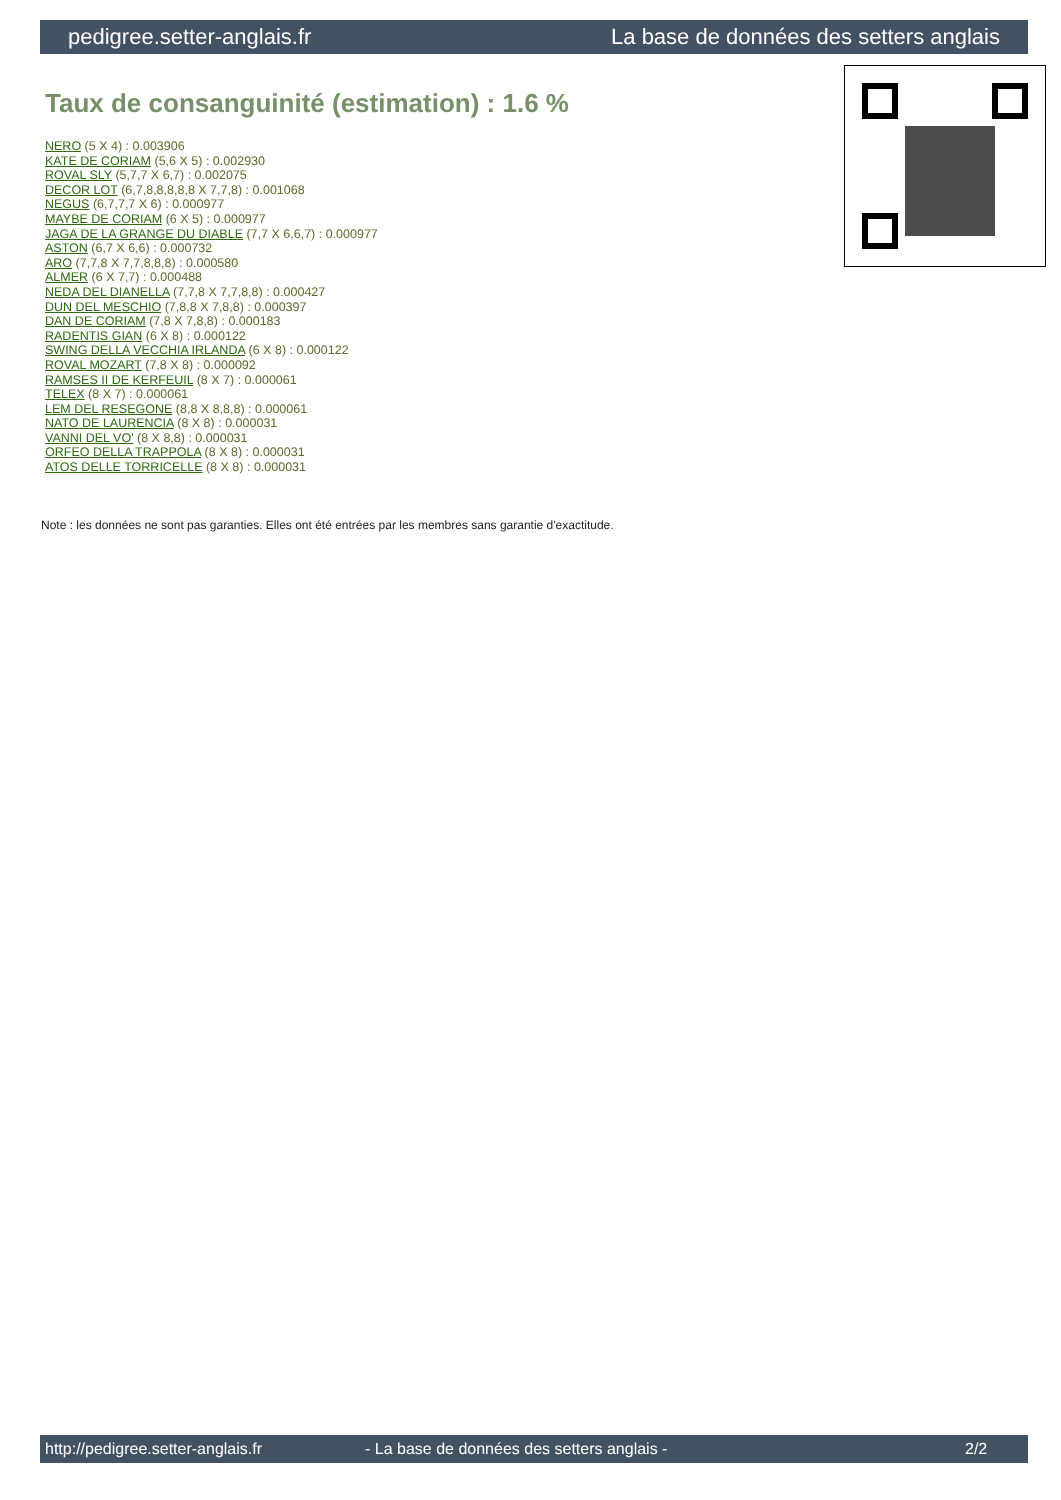pedigree.setter-anglais.fr La base de données des setters anglais
Taux de consanguinité (estimation) : 1.6 %
NERO (5 X 4) : 0.003906
KATE DE CORIAM (5,6 X 5) : 0.002930
ROVAL SLY (5,7,7 X 6,7) : 0.002075
DECOR LOT (6,7,8,8,8,8,8 X 7,7,8) : 0.001068
NEGUS (6,7,7,7 X 6) : 0.000977
MAYBE DE CORIAM (6 X 5) : 0.000977
JAGA DE LA GRANGE DU DIABLE (7,7 X 6,6,7) : 0.000977
ASTON (6,7 X 6,6) : 0.000732
ARO (7,7,8 X 7,7,8,8,8) : 0.000580
ALMER (6 X 7,7) : 0.000488
NEDA DEL DIANELLA (7,7,8 X 7,7,8,8) : 0.000427
DUN DEL MESCHIO (7,8,8 X 7,8,8) : 0.000397
DAN DE CORIAM (7,8 X 7,8,8) : 0.000183
RADENTIS GIAN (6 X 8) : 0.000122
SWING DELLA VECCHIA IRLANDA (6 X 8) : 0.000122
ROVAL MOZART (7,8 X 8) : 0.000092
RAMSES II DE KERFEUIL (8 X 7) : 0.000061
TELEX (8 X 7) : 0.000061
LEM DEL RESEGONE (8,8 X 8,8,8) : 0.000061
NATO DE LAURENCIA (8 X 8) : 0.000031
VANNI DEL VO' (8 X 8,8) : 0.000031
ORFEO DELLA TRAPPOLA (8 X 8) : 0.000031
ATOS DELLE TORRICELLE (8 X 8) : 0.000031
Note : les données ne sont pas garanties. Elles ont été entrées par les membres sans garantie d'exactitude.
http://pedigree.setter-anglais.fr - La base de données des setters anglais - 2/2